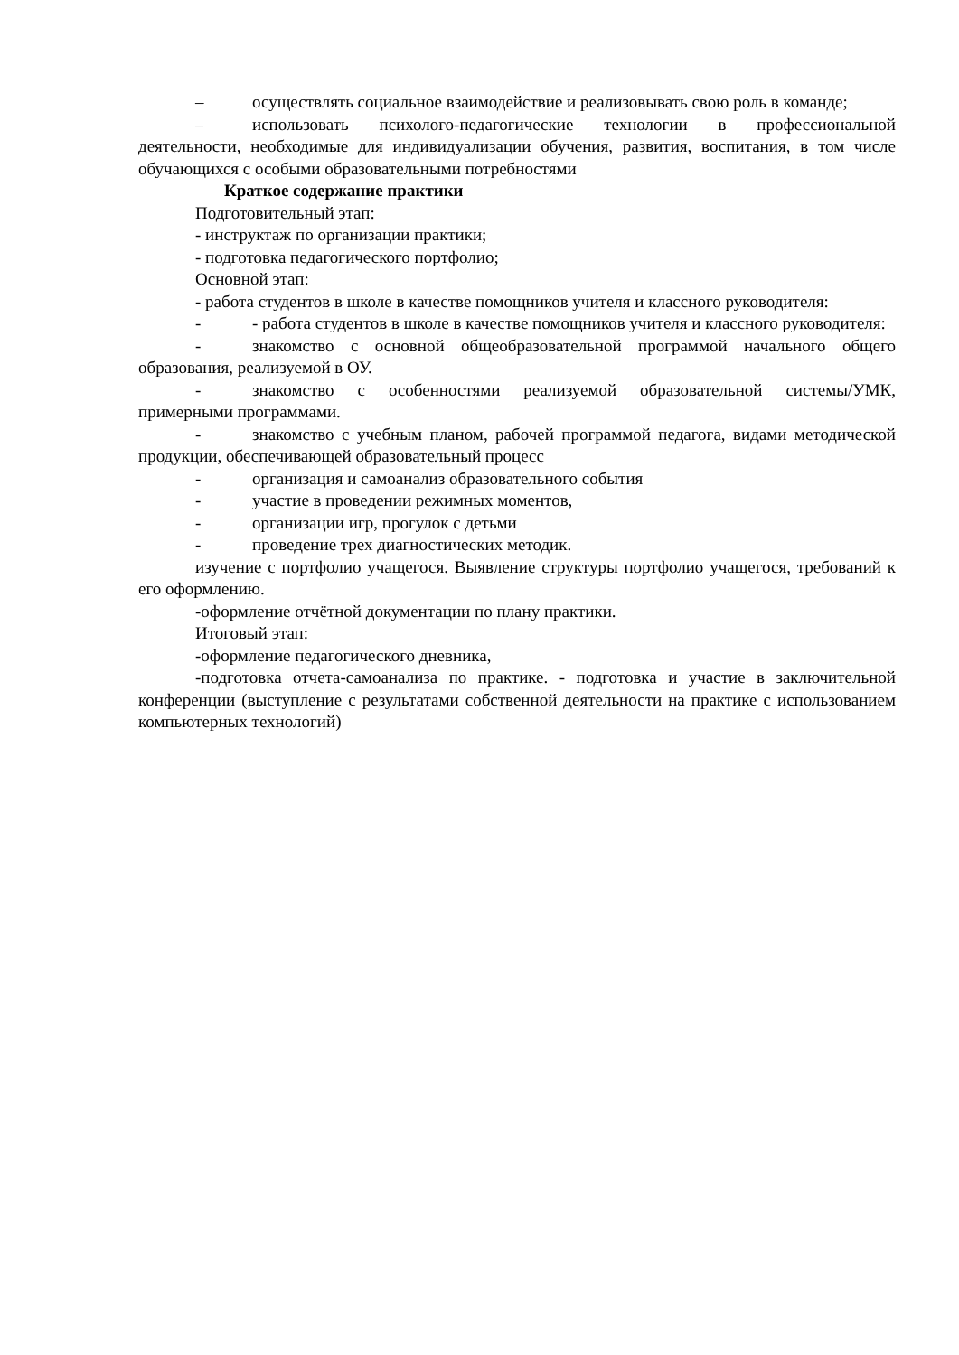– осуществлять социальное взаимодействие и реализовывать свою роль в команде;
– использовать психолого-педагогические технологии в профессиональной деятельности, необходимые для индивидуализации обучения, развития, воспитания, в том числе обучающихся с особыми образовательными потребностями
Краткое содержание практики
Подготовительный этап:
- инструктаж по организации практики;
- подготовка педагогического портфолио;
Основной этап:
- работа студентов в школе в качестве помощников учителя и классного руководителя:
- - работа студентов в школе в качестве помощников учителя и классного руководителя:
- знакомство с основной общеобразовательной программой начального общего образования, реализуемой в ОУ.
- знакомство с особенностями реализуемой образовательной системы/УМК, примерными программами.
- знакомство с учебным планом, рабочей программой педагога, видами методической продукции, обеспечивающей образовательный процесс
- организация и самоанализ образовательного события
- участие в проведении режимных моментов,
- организации игр, прогулок с детьми
- проведение трех диагностических методик.
изучение с портфолио учащегося. Выявление структуры портфолио учащегося, требований к его оформлению.
-оформление отчётной документации по плану практики.
Итоговый этап:
-оформление педагогического дневника,
-подготовка отчета-самоанализа по практике. - подготовка и участие в заключительной конференции (выступление с результатами собственной деятельности на практике с использованием компьютерных технологий)